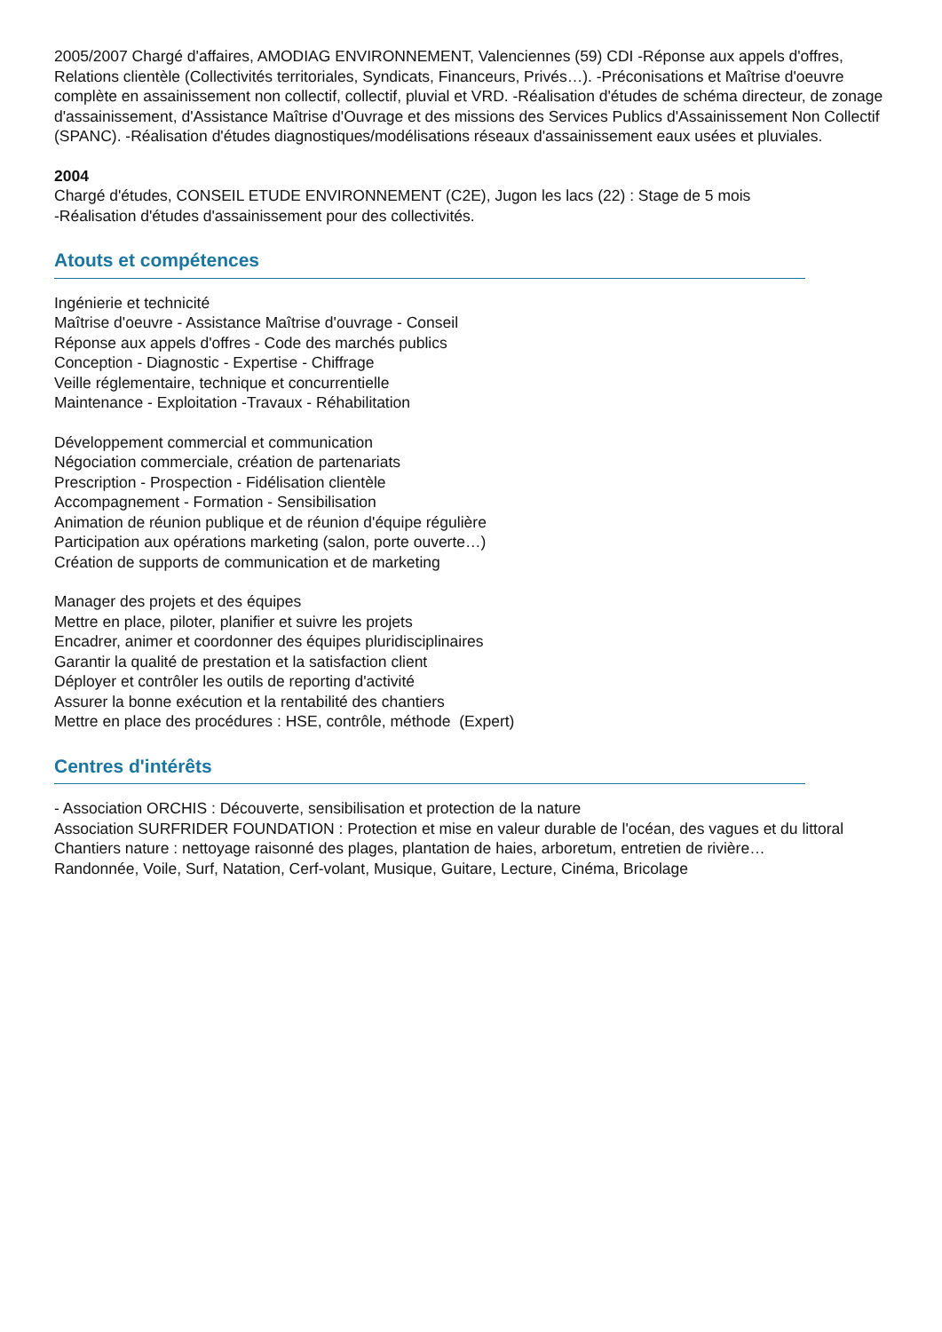2005/2007 Chargé d'affaires, AMODIAG ENVIRONNEMENT, Valenciennes (59) CDI -Réponse aux appels d'offres, Relations clientèle (Collectivités territoriales, Syndicats, Financeurs, Privés…). -Préconisations et Maîtrise d'oeuvre complète en assainissement non collectif, collectif, pluvial et VRD. -Réalisation d'études de schéma directeur, de zonage d'assainissement, d'Assistance Maîtrise d'Ouvrage et des missions des Services Publics d'Assainissement Non Collectif (SPANC). -Réalisation d'études diagnostiques/modélisations réseaux d'assainissement eaux usées et pluviales.
2004
Chargé d'études, CONSEIL ETUDE ENVIRONNEMENT (C2E), Jugon les lacs (22) : Stage de 5 mois
-Réalisation d'études d'assainissement pour des collectivités.
Atouts et compétences
Ingénierie et technicité
Maîtrise d'oeuvre - Assistance Maîtrise d'ouvrage - Conseil
Réponse aux appels d'offres - Code des marchés publics
Conception - Diagnostic - Expertise - Chiffrage
Veille réglementaire, technique et concurrentielle
Maintenance - Exploitation -Travaux - Réhabilitation
Développement commercial et communication
Négociation commerciale, création de partenariats
Prescription - Prospection - Fidélisation clientèle
Accompagnement - Formation - Sensibilisation
Animation de réunion publique et de réunion d'équipe régulière
Participation aux opérations marketing (salon, porte ouverte…)
Création de supports de communication et de marketing
Manager des projets et des équipes
Mettre en place, piloter, planifier et suivre les projets
Encadrer, animer et coordonner des équipes pluridisciplinaires
Garantir la qualité de prestation et la satisfaction client
Déployer et contrôler les outils de reporting d'activité
Assurer la bonne exécution et la rentabilité des chantiers
Mettre en place des procédures : HSE, contrôle, méthode (Expert)
Centres d'intérêts
- Association ORCHIS : Découverte, sensibilisation et protection de la nature
Association SURFRIDER FOUNDATION : Protection et mise en valeur durable de l'océan, des vagues et du littoral
Chantiers nature : nettoyage raisonné des plages, plantation de haies, arboretum, entretien de rivière…
Randonnée, Voile, Surf, Natation, Cerf-volant, Musique, Guitare, Lecture, Cinéma, Bricolage